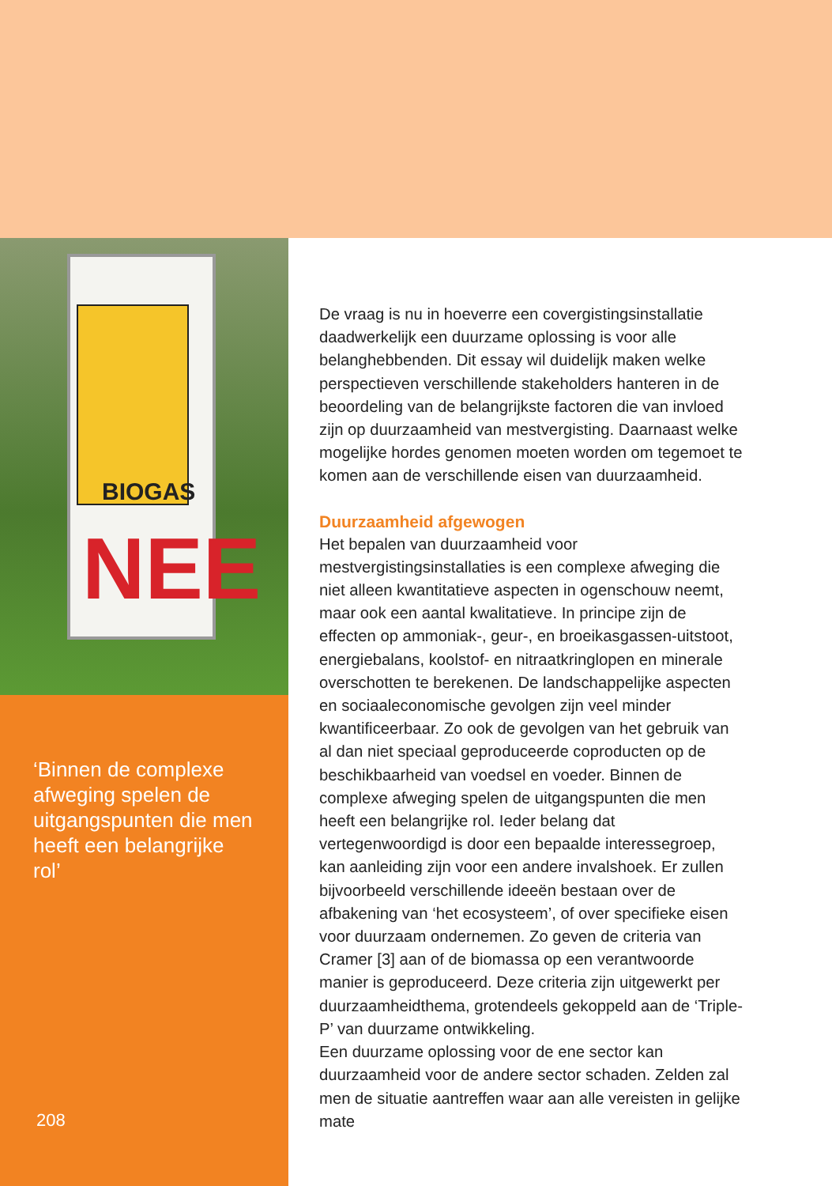BIOGAS
NEE
‘Binnen de complexe afweging spelen de uitgangspunten die men heeft een belangrijke rol’
208
De vraag is nu in hoeverre een covergistingsinstallatie daadwerkelijk een duurzame oplossing is voor alle belanghebbenden. Dit essay wil duidelijk maken welke perspectieven verschillende stakeholders hanteren in de beoordeling van de belangrijkste factoren die van invloed zijn op duurzaamheid van mestvergisting. Daarnaast welke mogelijke hordes genomen moeten worden om tegemoet te komen aan de verschillende eisen van duurzaamheid.
Duurzaamheid afgewogen
Het bepalen van duurzaamheid voor mestvergistingsinstallaties is een complexe afweging die niet alleen kwantitatieve aspecten in ogenschouw neemt, maar ook een aantal kwalitatieve. In principe zijn de effecten op ammoniak-, geur-, en broeikasgassen-uitstoot, energiebalans, koolstof- en nitraatkringlopen en minerale overschotten te berekenen. De landschappelijke aspecten en sociaaleconomische gevolgen zijn veel minder kwantificeerbaar. Zo ook de gevolgen van het gebruik van al dan niet speciaal geproduceerde coproducten op de beschikbaarheid van voedsel en voeder. Binnen de complexe afweging spelen de uitgangspunten die men heeft een belangrijke rol. Ieder belang dat vertegenwoordigd is door een bepaalde interessegroep, kan aanleiding zijn voor een andere invalshoek. Er zullen bijvoorbeeld verschillende ideeën bestaan over de afbakening van ‘het ecosysteem’, of over specifieke eisen voor duurzaam ondernemen. Zo geven de criteria van Cramer [3] aan of de biomassa op een verantwoorde manier is geproduceerd. Deze criteria zijn uitgewerkt per duurzaamheidthema, grotendeels gekoppeld aan de ‘Triple-P’ van duurzame ontwikkeling.
Een duurzame oplossing voor de ene sector kan duurzaamheid voor de andere sector schaden. Zelden zal men de situatie aantreffen waar aan alle vereisten in gelijke mate